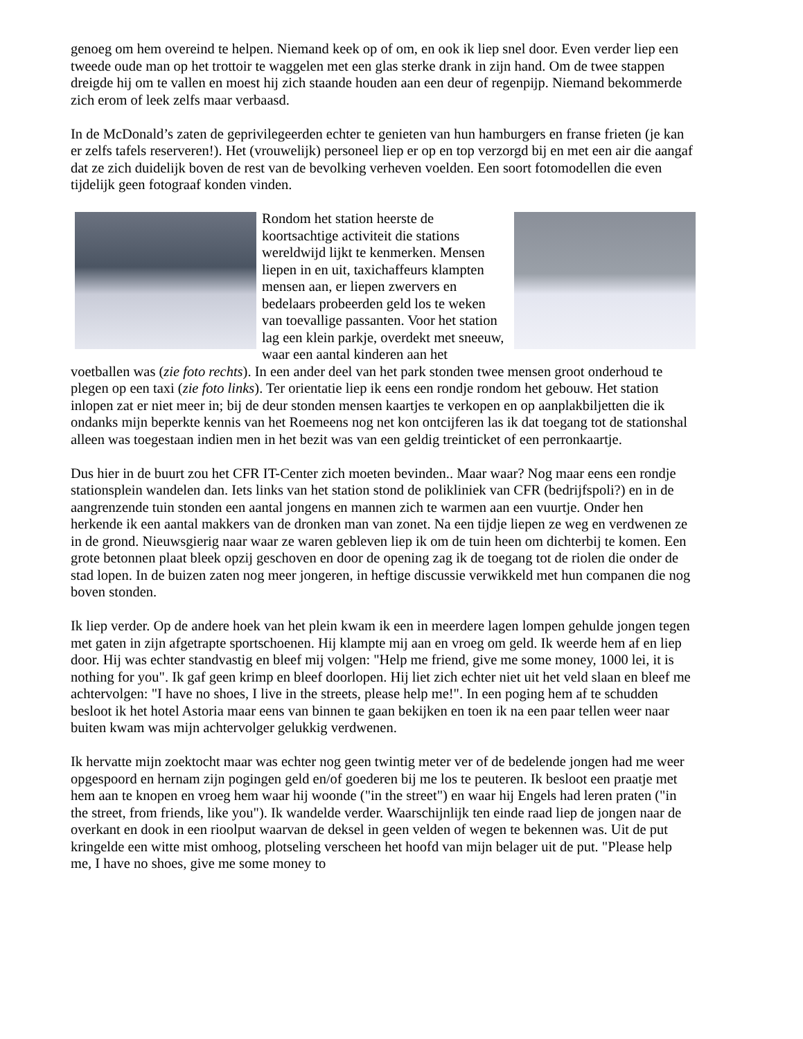genoeg om hem overeind te helpen. Niemand keek op of om, en ook ik liep snel door. Even verder liep een tweede oude man op het trottoir te waggelen met een glas sterke drank in zijn hand. Om de twee stappen dreigde hij om te vallen en moest hij zich staande houden aan een deur of regenpijp. Niemand bekommerde zich erom of leek zelfs maar verbaasd.
In de McDonald’s zaten de geprivilegeerden echter te genieten van hun hamburgers en franse frieten (je kan er zelfs tafels reserveren!). Het (vrouwelijk) personeel liep er op en top verzorgd bij en met een air die aangaf dat ze zich duidelijk boven de rest van de bevolking verheven voelden. Een soort fotomodellen die even tijdelijk geen fotograaf konden vinden.
Rondom het station heerste de koortsachtige activiteit die stations wereldwijd lijkt te kenmerken. Mensen liepen in en uit, taxichaffeurs klampten mensen aan, er liepen zwervers en bedelaars probeerden geld los te weken van toevallige passanten. Voor het station lag een klein parkje, overdekt met sneeuw, waar een aantal kinderen aan het voetballen was (zie foto rechts). In een ander deel van het park stonden twee mensen groot onderhoud te plegen op een taxi (zie foto links). Ter orientatie liep ik eens een rondje rondom het gebouw. Het station inlopen zat er niet meer in; bij de deur stonden mensen kaartjes te verkopen en op aanplakbiljetten die ik ondanks mijn beperkte kennis van het Roemeens nog net kon ontcijferen las ik dat toegang tot de stationshal alleen was toegestaan indien men in het bezit was van een geldig treinticket of een perronkaartje.
Dus hier in de buurt zou het CFR IT-Center zich moeten bevinden.. Maar waar? Nog maar eens een rondje stationsplein wandelen dan. Iets links van het station stond de polikliniek van CFR (bedrijfspoli?) en in de aangrenzende tuin stonden een aantal jongens en mannen zich te warmen aan een vuurtje. Onder hen herkende ik een aantal makkers van de dronken man van zonet. Na een tijdje liepen ze weg en verdwenen ze in de grond. Nieuwsgierig naar waar ze waren gebleven liep ik om de tuin heen om dichterbij te komen. Een grote betonnen plaat bleek opzij geschoven en door de opening zag ik de toegang tot de riolen die onder de stad lopen. In de buizen zaten nog meer jongeren, in heftige discussie verwikkeld met hun companen die nog boven stonden.
Ik liep verder. Op de andere hoek van het plein kwam ik een in meerdere lagen lompen gehulde jongen tegen met gaten in zijn afgetrapte sportschoenen. Hij klampte mij aan en vroeg om geld. Ik weerde hem af en liep door. Hij was echter standvastig en bleef mij volgen: "Help me friend, give me some money, 1000 lei, it is nothing for you". Ik gaf geen krimp en bleef doorlopen. Hij liet zich echter niet uit het veld slaan en bleef me achtervolgen: "I have no shoes, I live in the streets, please help me!". In een poging hem af te schudden besloot ik het hotel Astoria maar eens van binnen te gaan bekijken en toen ik na een paar tellen weer naar buiten kwam was mijn achtervolger gelukkig verdwenen.
Ik hervatte mijn zoektocht maar was echter nog geen twintig meter ver of de bedelende jongen had me weer opgespoord en hernam zijn pogingen geld en/of goederen bij me los te peuteren. Ik besloot een praatje met hem aan te knopen en vroeg hem waar hij woonde ("in the street") en waar hij Engels had leren praten ("in the street, from friends, like you"). Ik wandelde verder. Waarschijnlijk ten einde raad liep de jongen naar de overkant en dook in een rioolput waarvan de deksel in geen velden of wegen te bekennen was. Uit de put kringelde een witte mist omhoog, plotseling verscheen het hoofd van mijn belager uit de put. "Please help me, I have no shoes, give me some money to